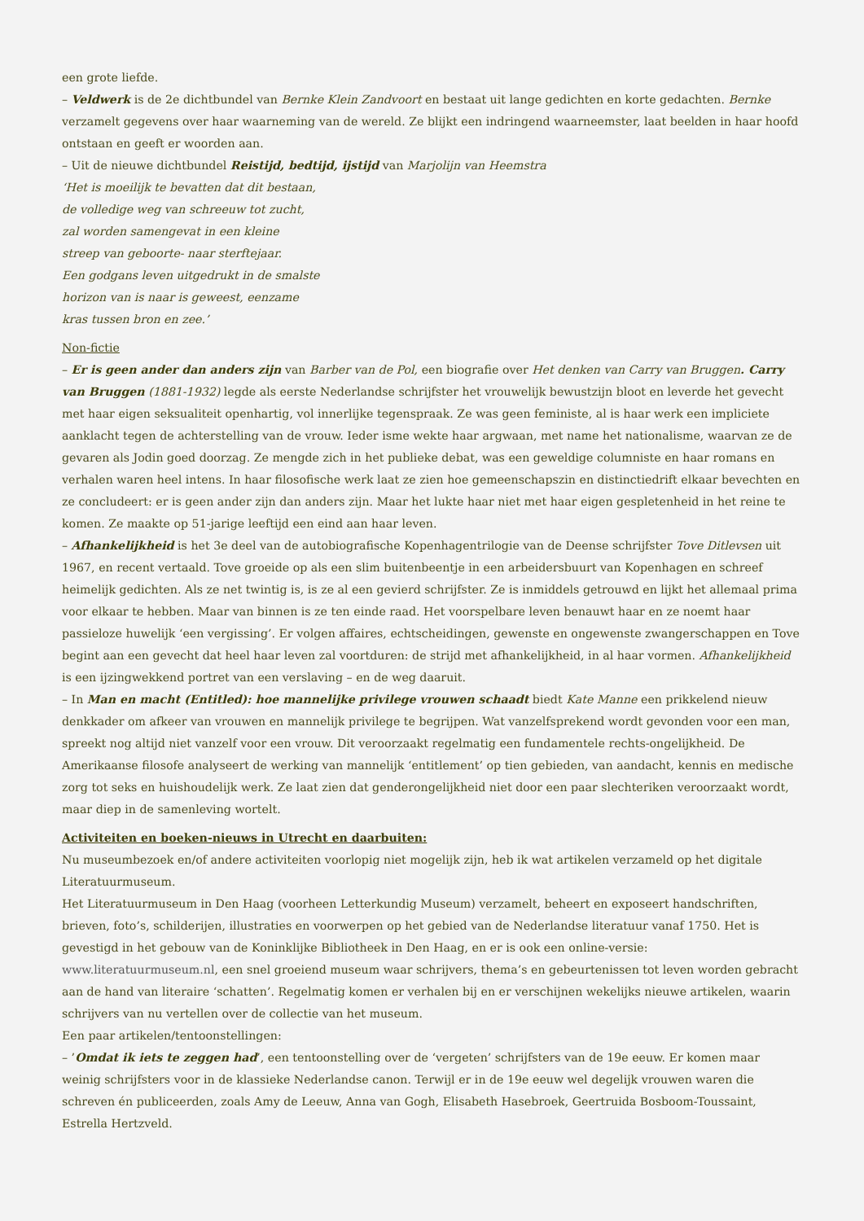een grote liefde.
– Veldwerk is de 2e dichtbundel van Bernke Klein Zandvoort en bestaat uit lange gedichten en korte gedachten. Bernke verzamelt gegevens over haar waarneming van de wereld. Ze blijkt een indringend waarneemster, laat beelden in haar hoofd ontstaan en geeft er woorden aan.
– Uit de nieuwe dichtbundel Reistijd, bedtijd, ijstijd van Marjolijn van Heemstra
‘Het is moeilijk te bevatten dat dit bestaan,
de volledige weg van schreeuw tot zucht,
zal worden samengevat in een kleine
streep van geboorte- naar sterftejaar.
Een godgans leven uitgedrukt in de smalste
horizon van is naar is geweest, eenzame
kras tussen bron en zee.’
Non-fictie
– Er is geen ander dan anders zijn van Barber van de Pol, een biografie over Het denken van Carry van Bruggen. Carry van Bruggen (1881-1932) legde als eerste Nederlandse schrijfster het vrouwelijk bewustzijn bloot en leverde het gevecht met haar eigen seksualiteit openhartig, vol innerlijke tegenspraak. Ze was geen feministe, al is haar werk een impliciete aanklacht tegen de achterstelling van de vrouw. Ieder isme wekte haar argwaan, met name het nationalisme, waarvan ze de gevaren als Jodin goed doorzag. Ze mengde zich in het publieke debat, was een geweldige columniste en haar romans en verhalen waren heel intens. In haar filosofische werk laat ze zien hoe gemeenschapszin en distinctiedrift elkaar bevechten en ze concludeert: er is geen ander zijn dan anders zijn. Maar het lukte haar niet met haar eigen gespletenheid in het reine te komen. Ze maakte op 51-jarige leeftijd een eind aan haar leven.
– Afhankelijkheid is het 3e deel van de autobiografische Kopenhagentrilogie van de Deense schrijfster Tove Ditlevsen uit 1967, en recent vertaald. Tove groeide op als een slim buitenbeentje in een arbeidersbuurt van Kopenhagen en schreef heimelijk gedichten. Als ze net twintig is, is ze al een gevierd schrijfster. Ze is inmiddels getrouwd en lijkt het allemaal prima voor elkaar te hebben. Maar van binnen is ze ten einde raad. Het voorspelbare leven benauwt haar en ze noemt haar passieloze huwelijk ‘een vergissing’. Er volgen affaires, echtscheidingen, gewenste en ongewenste zwangerschappen en Tove begint aan een gevecht dat heel haar leven zal voortduren: de strijd met afhankelijkheid, in al haar vormen. Afhankelijkheid is een ijzingwekkend portret van een verslaving – en de weg daaruit.
– In Man en macht (Entitled): hoe mannelijke privilege vrouwen schaadt biedt Kate Manne een prikkelend nieuw denkkader om afkeer van vrouwen en mannelijk privilege te begrijpen. Wat vanzelfsprekend wordt gevonden voor een man, spreekt nog altijd niet vanzelf voor een vrouw. Dit veroorzaakt regelmatig een fundamentele rechts-ongelijkheid. De Amerikaanse filosofe analyseert de werking van mannelijk ‘entitlement’ op tien gebieden, van aandacht, kennis en medische zorg tot seks en huishoudelijk werk. Ze laat zien dat genderongelijkheid niet door een paar slechteriken veroorzaakt wordt, maar diep in de samenleving wortelt.
Activiteiten en boeken-nieuws in Utrecht en daarbuiten:
Nu museumbezoek en/of andere activiteiten voorlopig niet mogelijk zijn, heb ik wat artikelen verzameld op het digitale Literatuurmuseum.
Het Literatuurmuseum in Den Haag (voorheen Letterkundig Museum) verzamelt, beheert en exposeert handschriften, brieven, foto’s, schilderijen, illustraties en voorwerpen op het gebied van de Nederlandse literatuur vanaf 1750. Het is gevestigd in het gebouw van de Koninklijke Bibliotheek in Den Haag, en er is ook een online-versie: www.literatuurmuseum.nl, een snel groeiend museum waar schrijvers, thema’s en gebeurtenissen tot leven worden gebracht aan de hand van literaire ‘schatten’. Regelmatig komen er verhalen bij en er verschijnen wekelijks nieuwe artikelen, waarin schrijvers van nu vertellen over de collectie van het museum.
Een paar artikelen/tentoonstellingen:
– ’Omdat ik iets te zeggen had’, een tentoonstelling over de ‘vergeten’ schrijfsters van de 19e eeuw. Er komen maar weinig schrijfsters voor in de klassieke Nederlandse canon. Terwijl er in de 19e eeuw wel degelijk vrouwen waren die schreven én publiceerden, zoals Amy de Leeuw, Anna van Gogh, Elisabeth Hasebroek, Geertruida Bosboom-Toussaint, Estrella Hertzveld.